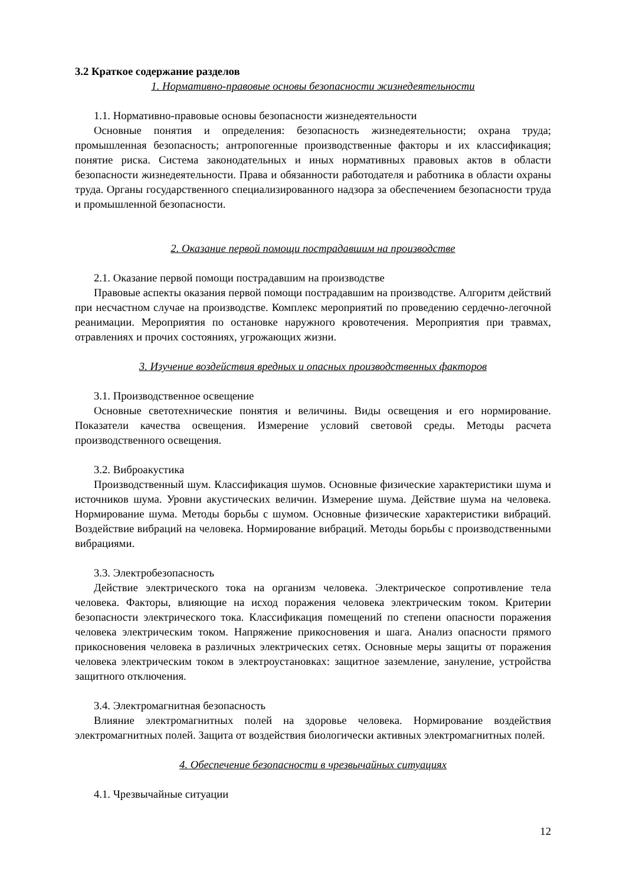3.2 Краткое содержание разделов
1. Нормативно-правовые основы безопасности жизнедеятельности
1.1. Нормативно-правовые основы безопасности жизнедеятельности
Основные понятия и определения: безопасность жизнедеятельности; охрана труда; промышленная безопасность; антропогенные производственные факторы и их классификация; понятие риска. Система законодательных и иных нормативных правовых актов в области безопасности жизнедеятельности. Права и обязанности работодателя и работника в области охраны труда. Органы государственного специализированного надзора за обеспечением безопасности труда и промышленной безопасности.
2. Оказание первой помощи пострадавшим на производстве
2.1. Оказание первой помощи пострадавшим на производстве
Правовые аспекты оказания первой помощи пострадавшим на производстве. Алгоритм действий при несчастном случае на производстве. Комплекс мероприятий по проведению сердечно-легочной реанимации. Мероприятия по остановке наружного кровотечения. Мероприятия при травмах, отравлениях и прочих состояниях, угрожающих жизни.
3. Изучение воздействия вредных и опасных производственных факторов
3.1. Производственное освещение
Основные светотехнические понятия и величины. Виды освещения и его нормирование. Показатели качества освещения. Измерение условий световой среды. Методы расчета производственного освещения.
3.2. Виброакустика
Производственный шум. Классификация шумов. Основные физические характеристики шума и источников шума. Уровни акустических величин. Измерение шума. Действие шума на человека. Нормирование шума. Методы борьбы с шумом. Основные физические характеристики вибраций. Воздействие вибраций на человека. Нормирование вибраций. Методы борьбы с производственными вибрациями.
3.3. Электробезопасность
Действие электрического тока на организм человека. Электрическое сопротивление тела человека. Факторы, влияющие на исход поражения человека электрическим током. Критерии безопасности электрического тока. Классификация помещений по степени опасности поражения человека электрическим током. Напряжение прикосновения и шага. Анализ опасности прямого прикосновения человека в различных электрических сетях. Основные меры защиты от поражения человека электрическим током в электроустановках: защитное заземление, зануление, устройства защитного отключения.
3.4. Электромагнитная безопасность
Влияние электромагнитных полей на здоровье человека. Нормирование воздействия электромагнитных полей. Защита от воздействия биологически активных электромагнитных полей.
4. Обеспечение безопасности в чрезвычайных ситуациях
4.1. Чрезвычайные ситуации
12